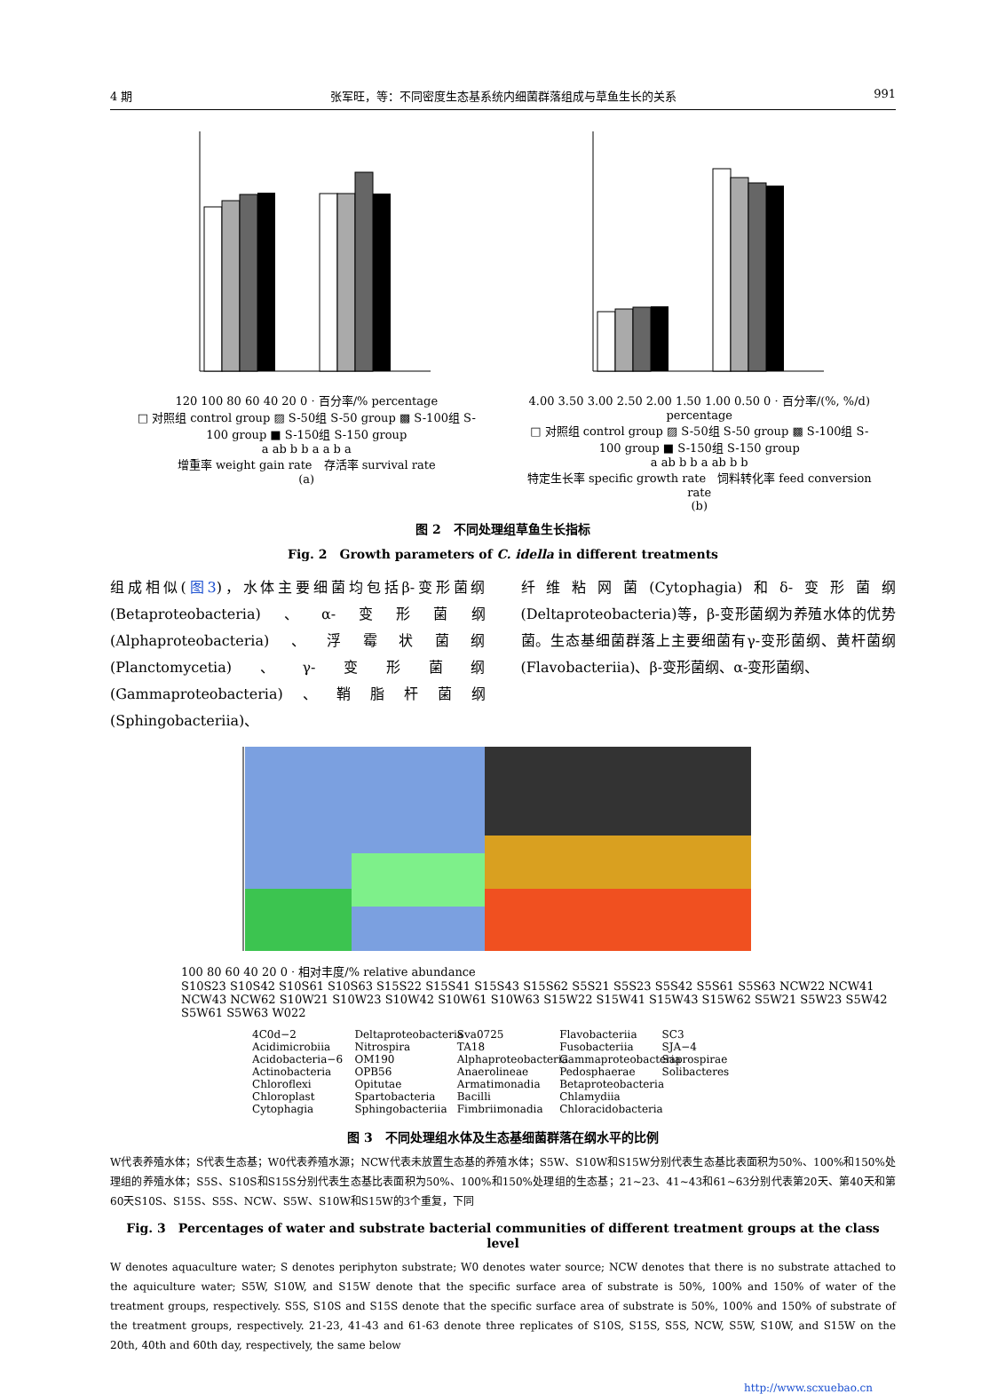4 期 张军旺，等：不同密度生态基系统内细菌群落组成与草鱼生长的关系 991
120 100 80 60 40 20 0 · 百分率/% percentage
□ 对照组 control group ▨ S-50组 S-50 group ▩ S-100组 S-100 group ■ S-150组 S-150 group
a ab b b a a b a
增重率 weight gain rate　存活率 survival rate
(a)
4.00 3.50 3.00 2.50 2.00 1.50 1.00 0.50 0 · 百分率/(%, %/d) percentage
□ 对照组 control group ▨ S-50组 S-50 group ▩ S-100组 S-100 group ■ S-150组 S-150 group
a ab b b a ab b b
特定生长率 specific growth rate　饲料转化率 feed conversion rate
(b)
图 2　不同处理组草鱼生长指标
Fig. 2　Growth parameters of C. idella in different treatments
组成相似(图3)，水体主要细菌均包括β-变形菌纲(Betaproteobacteria)、α-变形菌纲(Alphaproteobacteria)、浮霉状菌纲(Planctomycetia)、γ-变形菌纲(Gammaproteobacteria)、鞘脂杆菌纲(Sphingobacteriia)、
纤维粘网菌(Cytophagia)和δ-变形菌纲(Deltaproteobacteria)等，β-变形菌纲为养殖水体的优势菌。生态基细菌群落上主要细菌有γ-变形菌纲、黄杆菌纲(Flavobacteriia)、β-变形菌纲、α-变形菌纲、
100 80 60 40 20 0 · 相对丰度/% relative abundance
S10S23 S10S42 S10S61 S10S63 S15S22 S15S41 S15S43 S15S62 S5S21 S5S23 S5S42 S5S61 S5S63 NCW22 NCW41 NCW43 NCW62 S10W21 S10W23 S10W42 S10W61 S10W63 S15W22 S15W41 S15W43 S15W62 S5W21 S5W23 S5W42 S5W61 S5W63 W022
4C0d−2
Acidimicrobiia
Acidobacteria−6
Actinobacteria
Chloroflexi
Chloroplast
Cytophagia
Deltaproteobacteria
Nitrospira
OM190
OPB56
Opitutae
Spartobacteria
Sphingobacteriia
Sva0725
TA18
Alphaproteobacteria
Anaerolineae
Armatimonadia
Bacilli
Fimbriimonadia
Flavobacteriia
Fusobacteriia
Gammaproteobacteria
Pedosphaerae
Betaproteobacteria
Chlamydiia
Chloracidobacteria
SC3
SJA−4
Saprospirae
Solibacteres
图 3　不同处理组水体及生态基细菌群落在纲水平的比例
W代表养殖水体；S代表生态基；W0代表养殖水源；NCW代表未放置生态基的养殖水体；S5W、S10W和S15W分别代表生态基比表面积为50%、100%和150%处理组的养殖水体；S5S、S10S和S15S分别代表生态基比表面积为50%、100%和150%处理组的生态基；21~23、41~43和61~63分别代表第20天、第40天和第60天S10S、S15S、S5S、NCW、S5W、S10W和S15W的3个重复，下同
Fig. 3　Percentages of water and substrate bacterial communities of different treatment groups at the class level
W denotes aquaculture water; S denotes periphyton substrate; W0 denotes water source; NCW denotes that there is no substrate attached to the aquiculture water; S5W, S10W, and S15W denote that the specific surface area of substrate is 50%, 100% and 150% of water of the treatment groups, respectively. S5S, S10S and S15S denote that the specific surface area of substrate is 50%, 100% and 150% of substrate of the treatment groups, respectively. 21-23, 41-43 and 61-63 denote three replicates of S10S, S15S, S5S, NCW, S5W, S10W, and S15W on the 20th, 40th and 60th day, respectively, the same below
http://www.scxuebao.cn